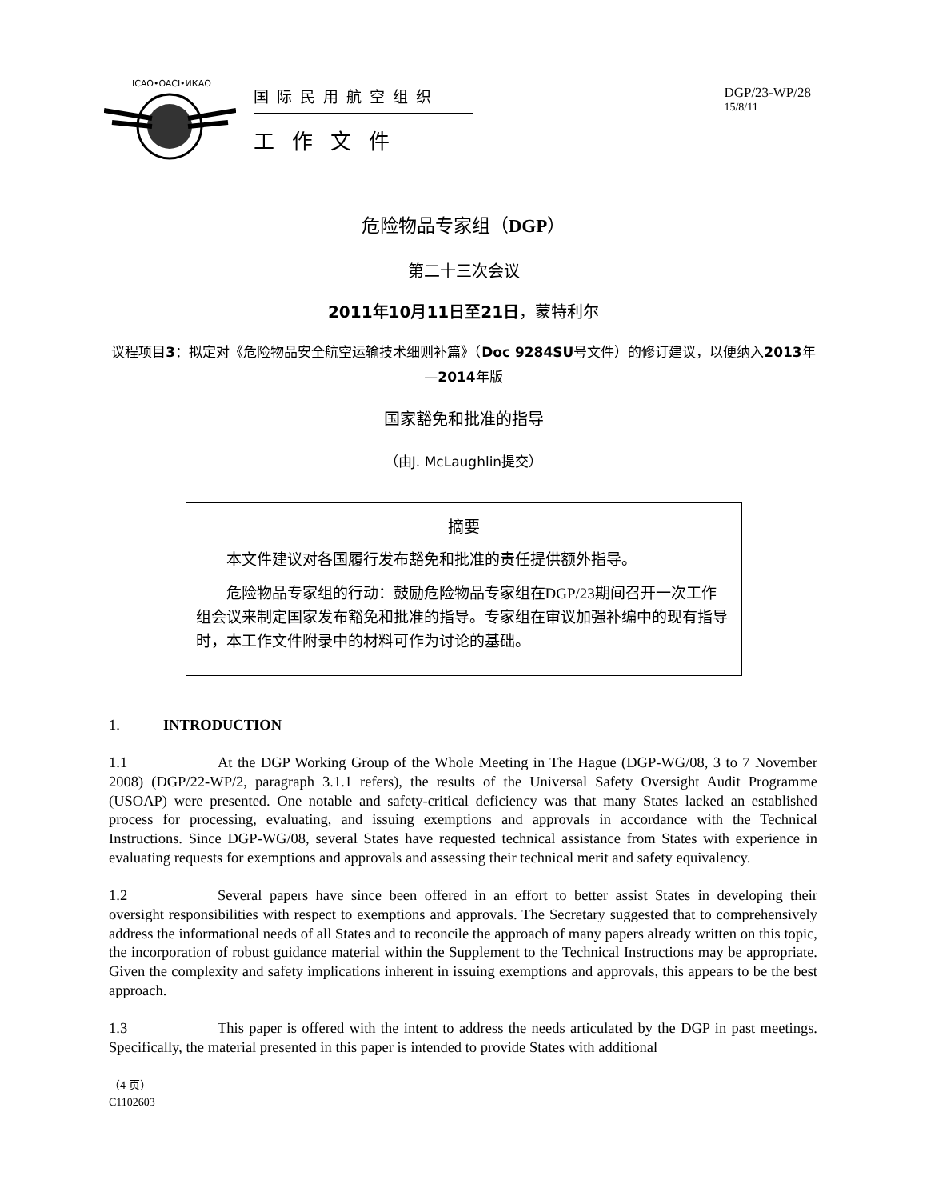ICAO•OACI•ИКАО
国际民用航空组织
工作文件
DGP/23-WP/28
15/8/11
危险物品专家组（DGP）
第二十三次会议
2011年10月11日至21日，蒙特利尔
议程项目3：拟定对《危险物品安全航空运输技术细则补篇》（Doc 9284SU号文件）的修订建议，以便纳入2013年—2014年版
国家豁免和批准的指导
（由J. McLaughlin提交）
摘要
本文件建议对各国履行发布豁免和批准的责任提供额外指导。
危险物品专家组的行动：鼓励危险物品专家组在DGP/23期间召开一次工作组会议来制定国家发布豁免和批准的指导。专家组在审议加强补编中的现有指导时，本工作文件附录中的材料可作为讨论的基础。
1. INTRODUCTION
1.1 At the DGP Working Group of the Whole Meeting in The Hague (DGP-WG/08, 3 to 7 November 2008) (DGP/22-WP/2, paragraph 3.1.1 refers), the results of the Universal Safety Oversight Audit Programme (USOAP) were presented. One notable and safety-critical deficiency was that many States lacked an established process for processing, evaluating, and issuing exemptions and approvals in accordance with the Technical Instructions. Since DGP-WG/08, several States have requested technical assistance from States with experience in evaluating requests for exemptions and approvals and assessing their technical merit and safety equivalency.
1.2 Several papers have since been offered in an effort to better assist States in developing their oversight responsibilities with respect to exemptions and approvals. The Secretary suggested that to comprehensively address the informational needs of all States and to reconcile the approach of many papers already written on this topic, the incorporation of robust guidance material within the Supplement to the Technical Instructions may be appropriate. Given the complexity and safety implications inherent in issuing exemptions and approvals, this appears to be the best approach.
1.3 This paper is offered with the intent to address the needs articulated by the DGP in past meetings. Specifically, the material presented in this paper is intended to provide States with additional
（4 页）
C1102603